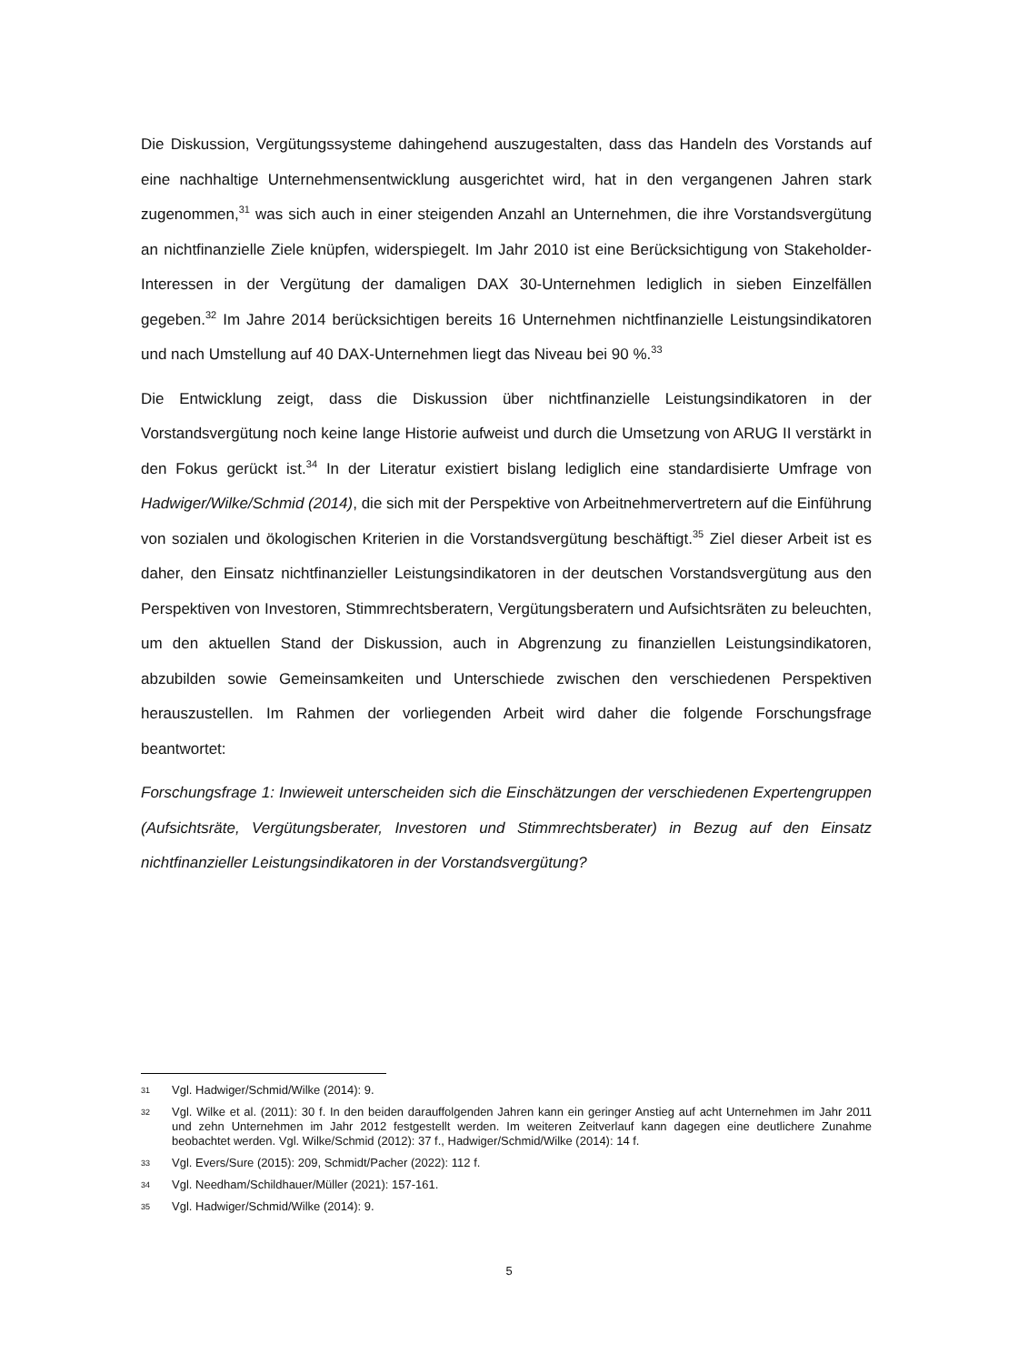Die Diskussion, Vergütungssysteme dahingehend auszugestalten, dass das Handeln des Vorstands auf eine nachhaltige Unternehmensentwicklung ausgerichtet wird, hat in den vergangenen Jahren stark zugenommen,<sup>31</sup> was sich auch in einer steigenden Anzahl an Unternehmen, die ihre Vorstandsvergütung an nichtfinanzielle Ziele knüpfen, widerspiegelt. Im Jahr 2010 ist eine Berücksichtigung von Stakeholder-Interessen in der Vergütung der damaligen DAX 30-Unternehmen lediglich in sieben Einzelfällen gegeben.<sup>32</sup> Im Jahre 2014 berücksichtigen bereits 16 Unternehmen nichtfinanzielle Leistungsindikatoren und nach Umstellung auf 40 DAX-Unternehmen liegt das Niveau bei 90 %.<sup>33</sup>
Die Entwicklung zeigt, dass die Diskussion über nichtfinanzielle Leistungsindikatoren in der Vorstandsvergütung noch keine lange Historie aufweist und durch die Umsetzung von ARUG II verstärkt in den Fokus gerückt ist.<sup>34</sup> In der Literatur existiert bislang lediglich eine standardisierte Umfrage von Hadwiger/Wilke/Schmid (2014), die sich mit der Perspektive von Arbeitnehmervertretern auf die Einführung von sozialen und ökologischen Kriterien in die Vorstandsvergütung beschäftigt.<sup>35</sup> Ziel dieser Arbeit ist es daher, den Einsatz nichtfinanzieller Leistungsindikatoren in der deutschen Vorstandsvergütung aus den Perspektiven von Investoren, Stimmrechtsberatern, Vergütungsberatern und Aufsichtsräten zu beleuchten, um den aktuellen Stand der Diskussion, auch in Abgrenzung zu finanziellen Leistungsindikatoren, abzubilden sowie Gemeinsamkeiten und Unterschiede zwischen den verschiedenen Perspektiven herauszustellen. Im Rahmen der vorliegenden Arbeit wird daher die folgende Forschungsfrage beantwortet:
Forschungsfrage 1: Inwieweit unterscheiden sich die Einschätzungen der verschiedenen Expertengruppen (Aufsichtsräte, Vergütungsberater, Investoren und Stimmrechtsberater) in Bezug auf den Einsatz nichtfinanzieller Leistungsindikatoren in der Vorstandsvergütung?
31 Vgl. Hadwiger/Schmid/Wilke (2014): 9.
32 Vgl. Wilke et al. (2011): 30 f. In den beiden darauffolgenden Jahren kann ein geringer Anstieg auf acht Unternehmen im Jahr 2011 und zehn Unternehmen im Jahr 2012 festgestellt werden. Im weiteren Zeitverlauf kann dagegen eine deutlichere Zunahme beobachtet werden. Vgl. Wilke/Schmid (2012): 37 f., Hadwiger/Schmid/Wilke (2014): 14 f.
33 Vgl. Evers/Sure (2015): 209, Schmidt/Pacher (2022): 112 f.
34 Vgl. Needham/Schildhauer/Müller (2021): 157-161.
35 Vgl. Hadwiger/Schmid/Wilke (2014): 9.
5